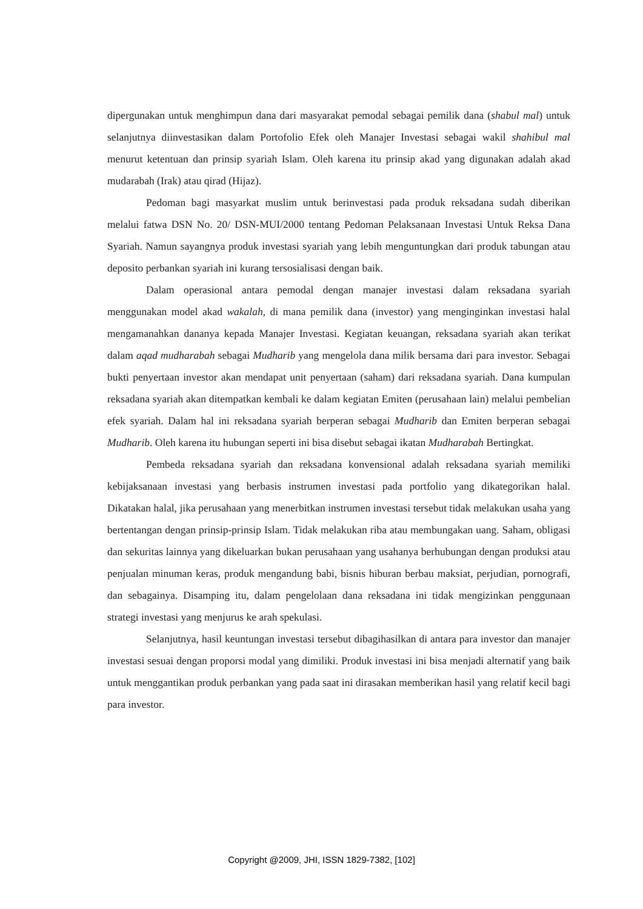dipergunakan untuk menghimpun dana dari masyarakat pemodal sebagai pemilik dana (shabul mal) untuk selanjutnya diinvestasikan dalam Portofolio Efek oleh Manajer Investasi sebagai wakil shahibul mal menurut ketentuan dan prinsip syariah Islam. Oleh karena itu prinsip akad yang digunakan adalah akad mudarabah (Irak) atau qirad (Hijaz).
Pedoman bagi masyarkat muslim untuk berinvestasi pada produk reksadana sudah diberikan melalui fatwa DSN No. 20/ DSN-MUI/2000 tentang Pedoman Pelaksanaan Investasi Untuk Reksa Dana Syariah. Namun sayangnya produk investasi syariah yang lebih menguntungkan dari produk tabungan atau deposito perbankan syariah ini kurang tersosialisasi dengan baik.
Dalam operasional antara pemodal dengan manajer investasi dalam reksadana syariah menggunakan model akad wakalah, di mana pemilik dana (investor) yang menginginkan investasi halal mengamanahkan dananya kepada Manajer Investasi. Kegiatan keuangan, reksadana syariah akan terikat dalam aqad mudharabah sebagai Mudharib yang mengelola dana milik bersama dari para investor. Sebagai bukti penyertaan investor akan mendapat unit penyertaan (saham) dari reksadana syariah. Dana kumpulan reksadana syariah akan ditempatkan kembali ke dalam kegiatan Emiten (perusahaan lain) melalui pembelian efek syariah. Dalam hal ini reksadana syariah berperan sebagai Mudharib dan Emiten berperan sebagai Mudharib. Oleh karena itu hubungan seperti ini bisa disebut sebagai ikatan Mudharabah Bertingkat.
Pembeda reksadana syariah dan reksadana konvensional adalah reksadana syariah memiliki kebijaksanaan investasi yang berbasis instrumen investasi pada portfolio yang dikategorikan halal. Dikatakan halal, jika perusahaan yang menerbitkan instrumen investasi tersebut tidak melakukan usaha yang bertentangan dengan prinsip-prinsip Islam. Tidak melakukan riba atau membungakan uang. Saham, obligasi dan sekuritas lainnya yang dikeluarkan bukan perusahaan yang usahanya berhubungan dengan produksi atau penjualan minuman keras, produk mengandung babi, bisnis hiburan berbau maksiat, perjudian, pornografi, dan sebagainya. Disamping itu, dalam pengelolaan dana reksadana ini tidak mengizinkan penggunaan strategi investasi yang menjurus ke arah spekulasi.
Selanjutnya, hasil keuntungan investasi tersebut dibagihasilkan di antara para investor dan manajer investasi sesuai dengan proporsi modal yang dimiliki. Produk investasi ini bisa menjadi alternatif yang baik untuk menggantikan produk perbankan yang pada saat ini dirasakan memberikan hasil yang relatif kecil bagi para investor.
Copyright @2009, JHI, ISSN 1829-7382, [102]